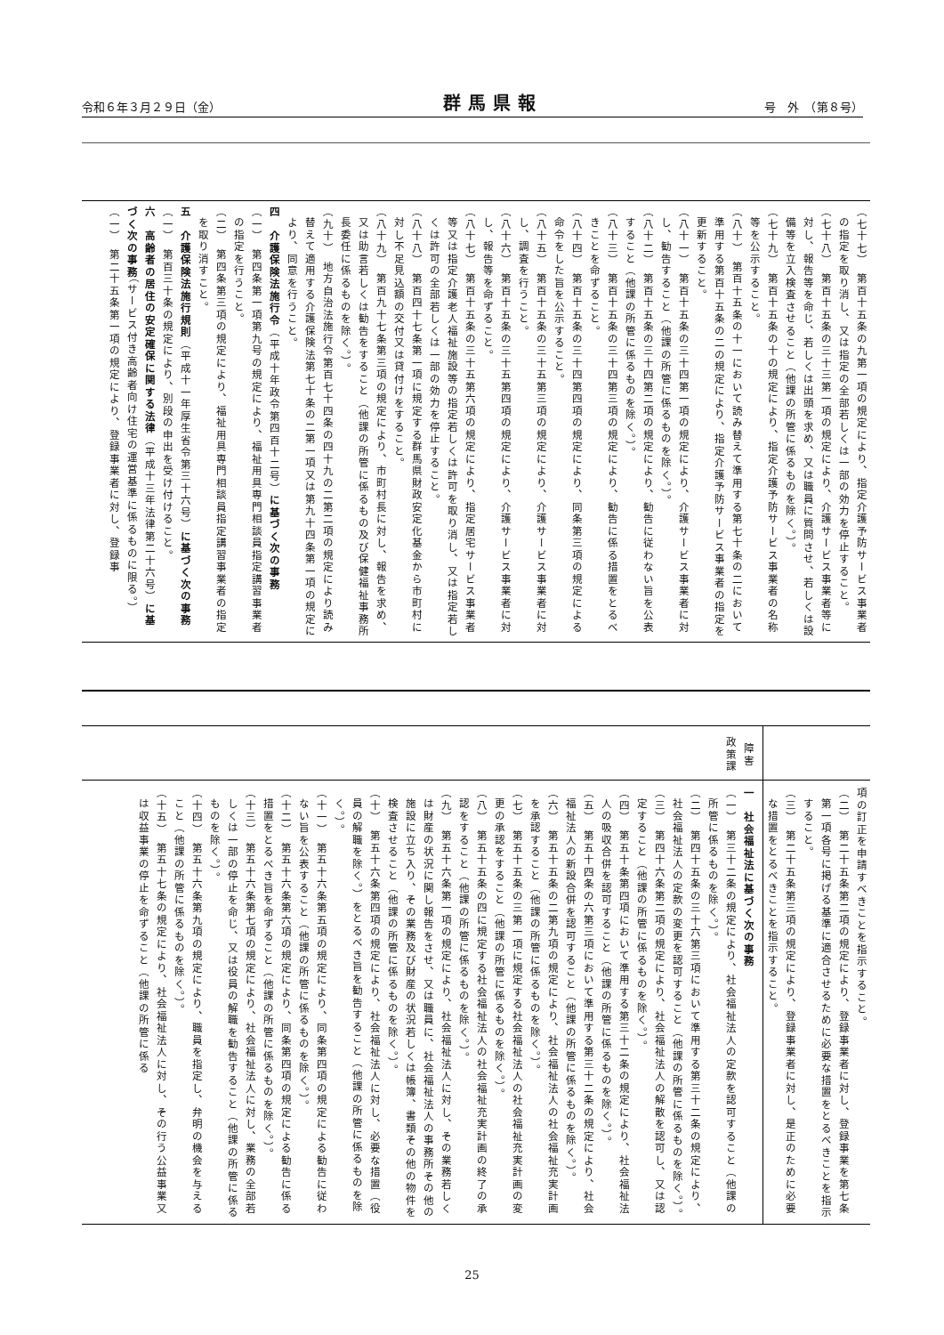令和６年３月２９日（金） 群馬県報 号　外　（第８号）
（七十七）　第百十五条の九第一項の規定により、指定介護予防サービス事業者の指定を取り消し、又は指定の全部若しくは一部の効力を停止すること。
（七十八）　第百十五条の三十三第一項の規定により、介護サービス事業者等に対し、報告等を命じ、若しくは出頭を求め、又は職員に質問させ、若しくは設備等を立入検査させること（他課の所管に係るものを除く。）。
（七十九）　第百十五条の十の規定により、指定介護予防サービス事業者の名称等を公示すること。
（八十）　第百十五条の十一において読み替えて準用する第七十条の二において準用する第百十五条の二の規定により、指定介護予防サービス事業者の指定を更新すること。
（八十一）　第百十五条の三十四第一項の規定により、介護サービス事業者に対し、勧告すること（他課の所管に係るものを除く。）。
（八十二）　第百十五条の三十四第二項の規定により、勧告に従わない旨を公表すること（他課の所管に係るものを除く。）。
（八十三）　第百十五条の三十四第三項の規定により、勧告に係る措置をとるべきことを命ずること。
（八十四）　第百十五条の三十四第四項の規定により、同条第三項の規定による命令をした旨を公示すること。
（八十五）　第百十五条の三十五第三項の規定により、介護サービス事業者に対し、調査を行うこと。
（八十六）　第百十五条の三十五第四項の規定により、介護サービス事業者に対し、報告等を命ずること。
（八十七）　第百十五条の三十五第六項の規定により、指定居宅サービス事業者等又は指定介護老人福祉施設等の指定若しくは許可を取り消し、又は指定若しくは許可の全部若しくは一部の効力を停止すること。
（八十八）　第百四十七条第一項に規定する群馬県財政安定化基金から市町村に対し不足見込額の交付又は貸付けをすること。
（八十九）　第百九十七条第三項の規定により、市町村長に対し、報告を求め、又は助言若しくは勧告をすること（他課の所管に係るもの及び保健福祉事務所長委任に係るものを除く。）。
（九十）　地方自治法施行令第百七十四条の四十九の二第二項の規定により読み替えて適用する介護保険法第七十条の二第一項又は第九十四条第一項の規定により、同意を行うこと。
四　介護保険法施行令（平成十年政令第四百十二号）に基づく次の事務
（一）　第四条第一項第九号の規定により、福祉用具専門相談員指定講習事業者の指定を行うこと。
（二）　第四条第三項の規定により、福祉用具専門相談員指定講習事業者の指定を取り消すこと。
五　介護保険法施行規則（平成十一年厚生省令第三十六号）に基づく次の事務
（一）　第百三十条の規定により、別段の申出を受け付けること。
六　高齢者の居住の安定確保に関する法律（平成十三年法律第二十六号）に基づく次の事務（サービス付き高齢者向け住宅の運営基準に係るものに限る。）
（一）　第二十五条第一項の規定により、登録事業者に対し、登録事
| | 障害 政策課 |
| --- | --- |
| 項の訂正を申請すべきことを指示すること。 （二） 第二十五条第二項の規定により、登録事業者に対し、登録事業を第七条第一項各号に掲げる基準に適合させるために必要な措置をとるべきことを指示すること。 （三） 第二十五条第三項の規定により、登録事業者に対し、是正のために必要な措置をとるべきことを指示すること。 | 一 社会福祉法に基づく次の事務 （一） 第三十二条の規定により、社会福祉法人の定款を認可すること（他課の所管に係るものを除く。）。 （二） 第四十五条の三十六第三項において準用する第三十二条の規定により、社会福祉法人の定款の変更を認可すること（他課の所管に係るものを除く。）。 （三） 第四十六条第二項の規定により、社会福祉法人の解散を認可し、又は認定すること（他課の所管に係るものを除く。）。 （四） 第五十条第四項において準用する第三十二条の規定により、社会福祉法人の吸収合併を認可すること（他課の所管に係るものを除く。）。 （五） 第五十四条の六第三項において準用する第三十二条の規定により、社会福祉法人の新設合併を認可すること（他課の所管に係るものを除く。）。 （六） 第五十五条の二第九項の規定により、社会福祉法人の社会福祉充実計画を承認すること（他課の所管に係るものを除く。）。 （七） 第五十五条の三第一項に規定する社会福祉法人の社会福祉充実計画の変更の承認をすること（他課の所管に係るものを除く。）。 （八） 第五十五条の四に規定する社会福祉法人の社会福祉充実計画の終了の承認をすること（他課の所管に係るものを除く。）。 （九） 第五十六条第一項の規定により、社会福祉法人に対し、その業務若しくは財産の状況に関し報告をさせ、又は職員に、社会福祉法人の事務所その他の施設に立ち入り、その業務及び財産の状況若しくは帳簿、書類その他の物件を検査させること（他課の所管に係るものを除く。）。 （十） 第五十六条第四項の規定により、社会福祉法人に対し、必要な措置（役員の解職を除く。）をとるべき旨を勧告すること（他課の所管に係るものを除く。）。 （十一） 第五十六条第五項の規定により、同条第四項の規定による勧告に従わない旨を公表すること（他課の所管に係るものを除く。）。 （十二） 第五十六条第六項の規定により、同条第四項の規定による勧告に係る措置をとるべき旨を命ずること（他課の所管に係るものを除く。）。 （十三） 第五十六条第七項の規定により、社会福祉法人に対し、業務の全部若しくは一部の停止を命じ、又は役員の解職を勧告すること（他課の所管に係るものを除く。）。 （十四） 第五十六条第九項の規定により、職員を指定し、弁明の機会を与えること（他課の所管に係るものを除く。）。 （十五） 第五十七条の規定により、社会福祉法人に対し、その行う公益事業又は収益事業の停止を命ずること（他課の所管に係る |
25